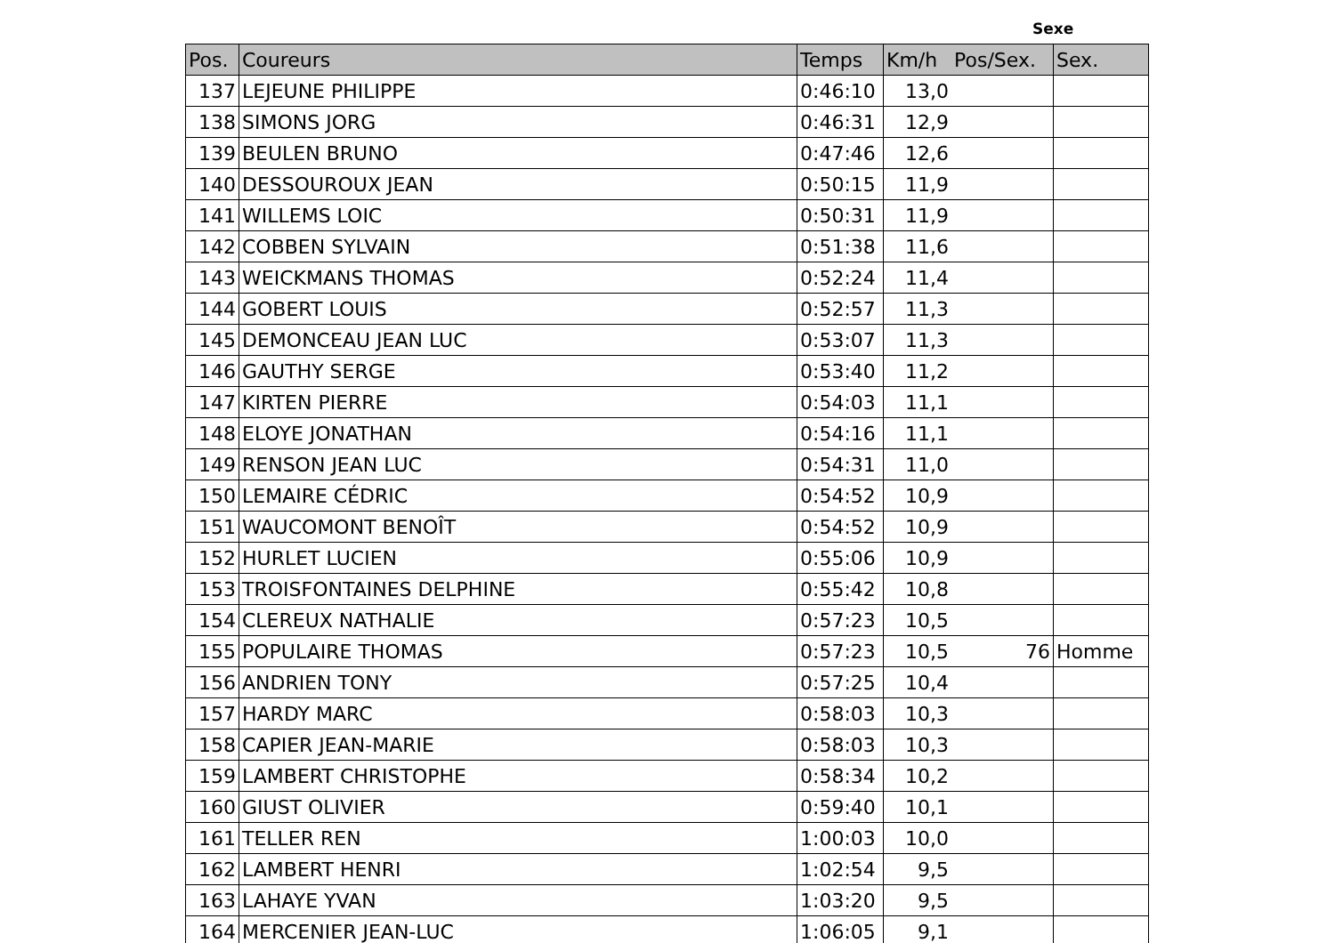Sexe
| Pos. | Coureurs | Temps | Km/h | Pos/Sex. | Sex. |
| --- | --- | --- | --- | --- | --- |
| 137 | LEJEUNE PHILIPPE | 0:46:10 | 13,0 | | |
| 138 | SIMONS JORG | 0:46:31 | 12,9 | | |
| 139 | BEULEN BRUNO | 0:47:46 | 12,6 | | |
| 140 | DESSOUROUX JEAN | 0:50:15 | 11,9 | | |
| 141 | WILLEMS LOIC | 0:50:31 | 11,9 | | |
| 142 | COBBEN SYLVAIN | 0:51:38 | 11,6 | | |
| 143 | WEICKMANS THOMAS | 0:52:24 | 11,4 | | |
| 144 | GOBERT LOUIS | 0:52:57 | 11,3 | | |
| 145 | DEMONCEAU JEAN LUC | 0:53:07 | 11,3 | | |
| 146 | GAUTHY SERGE | 0:53:40 | 11,2 | | |
| 147 | KIRTEN PIERRE | 0:54:03 | 11,1 | | |
| 148 | ELOYE JONATHAN | 0:54:16 | 11,1 | | |
| 149 | RENSON JEAN LUC | 0:54:31 | 11,0 | | |
| 150 | LEMAIRE CÉDRIC | 0:54:52 | 10,9 | | |
| 151 | WAUCOMONT BENOÎT | 0:54:52 | 10,9 | | |
| 152 | HURLET LUCIEN | 0:55:06 | 10,9 | | |
| 153 | TROISFONTAINES DELPHINE | 0:55:42 | 10,8 | | |
| 154 | CLEREUX NATHALIE | 0:57:23 | 10,5 | | |
| 155 | POPULAIRE THOMAS | 0:57:23 | 10,5 | 76 | Homme |
| 156 | ANDRIEN TONY | 0:57:25 | 10,4 | | |
| 157 | HARDY MARC | 0:58:03 | 10,3 | | |
| 158 | CAPIER JEAN-MARIE | 0:58:03 | 10,3 | | |
| 159 | LAMBERT CHRISTOPHE | 0:58:34 | 10,2 | | |
| 160 | GIUST OLIVIER | 0:59:40 | 10,1 | | |
| 161 | TELLER REN | 1:00:03 | 10,0 | | |
| 162 | LAMBERT HENRI | 1:02:54 | 9,5 | | |
| 163 | LAHAYE YVAN | 1:03:20 | 9,5 | | |
| 164 | MERCENIER JEAN-LUC | 1:06:05 | 9,1 | | |